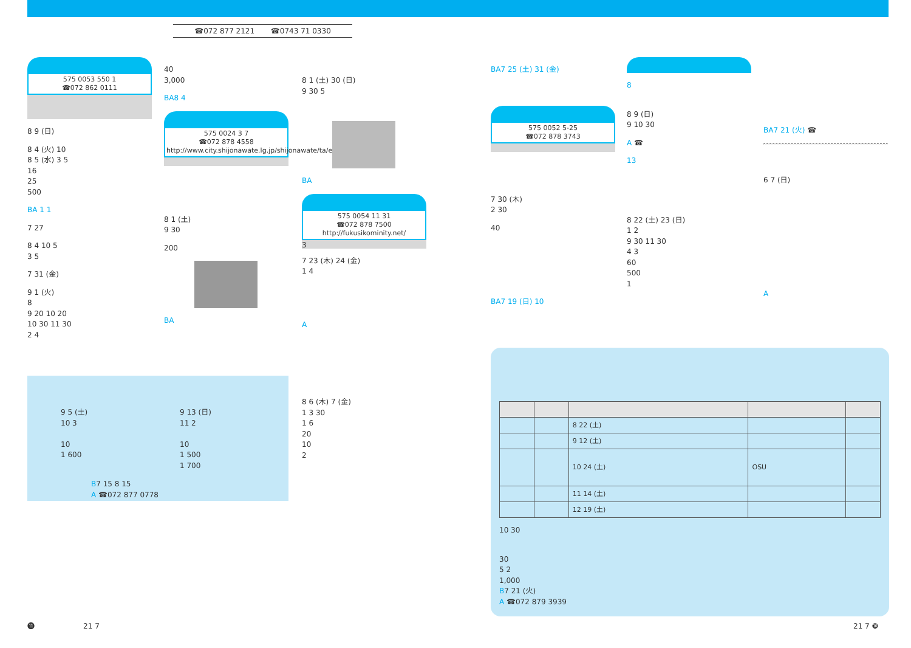☎072 877 2121 ☎0743 71 0330
575 0053 550 1
☎072 862 0111
8 9 (日)
8 4 (火) 10
8 5 (水) 3 5
16
25
500
BA 1 1
7 27
8 4 10 5
3 5
7 31 (金)
9 1 (火)
8
9 20 10 20
10 30 11 30
2 4
40
3,000
BA8 4
575 0024 3 7
☎072 878 4558
http://www.city.shijonawate.lg.jp/shijonawate/ta/ekimin/
8 1 (土)
9 30
200
BA
8 1 (土) 30 (日)
9 30 5
BA
575 0054 11 31
☎072 878 7500
http://fukusikominity.net/
3
7 23 (木) 24 (金)
1 4
A
8 6 (木) 7 (金)
1 3 30
1 6
20
10
2
9 5 (土)
10 3
10
1 600
9 13 (日)
11 2
10
1 500
1 700
B7 15 8 15
A ☎072 877 0778
BA7 25 (土) 31 (金)
575 0052 5-25
☎072 878 3743
7 30 (木)
2 30
40
BA7 19 (日) 10
8
8 9 (日)
9 10 30
A ☎
13
8 22 (土) 23 (日)
1 2
9 30 11 30
4 3
60
500
1
BA7 21 (火) ☎
6 7 (日)
A
| | | 8 22 (土) | | |
| | | 9 12 (土) | | |
| | | 10 24 (土) | OSU | |
| | | 11 14 (土) | | |
| | | 12 19 (土) | | |
10 30
30
5 2
1,000
B7 21 (火)
A ☎072 879 3939
⓫ 21 7 21 7 ❿